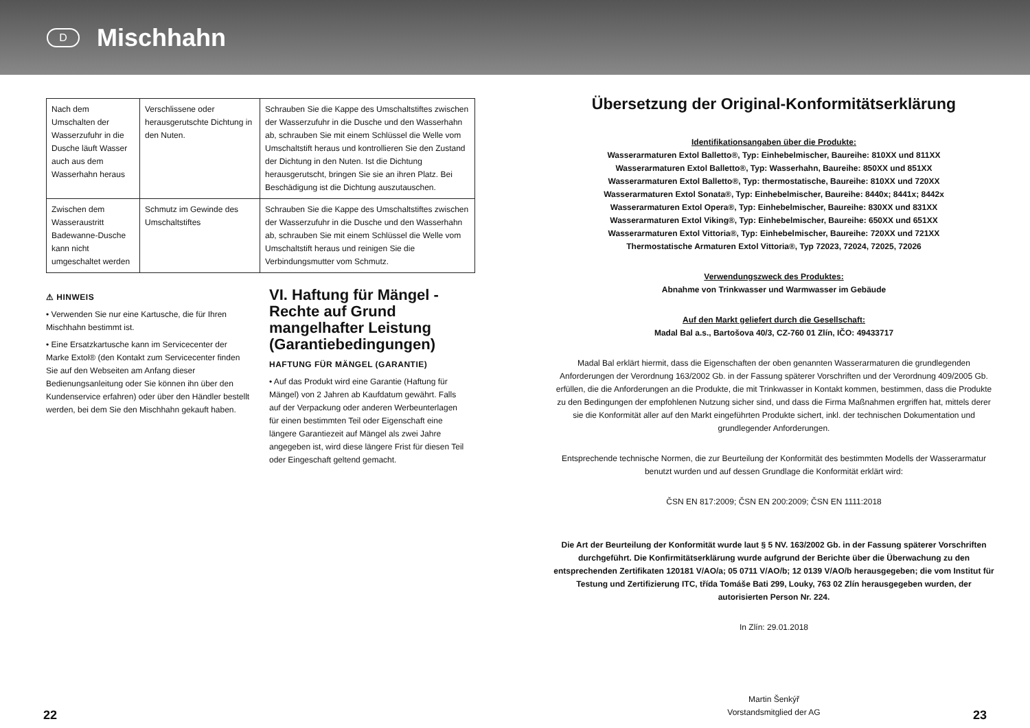D
Mischhahn
| Nach dem Umschalten der Wasserzufuhr in die Dusche läuft Wasser auch aus dem Wasserhahn heraus | Verschlissene oder herausgerutschte Dichtung in den Nuten. | Schrauben Sie die Kappe des Umschaltstiftes zwischen der Wasserzufuhr in die Dusche und den Wasserhahn ab, schrauben Sie mit einem Schlüssel die Welle vom Umschaltstift heraus und kontrollieren Sie den Zustand der Dichtung in den Nuten. Ist die Dichtung herausgerutscht, bringen Sie sie an ihren Platz. Bei Beschädigung ist die Dichtung auszutauschen. |
| Zwischen dem Wasseraustritt Badewanne-Dusche kann nicht umgeschaltet werden | Schmutz im Gewinde des Umschaltstiftes | Schrauben Sie die Kappe des Umschaltstiftes zwischen der Wasserzufuhr in die Dusche und den Wasserhahn ab, schrauben Sie mit einem Schlüssel die Welle vom Umschaltstift heraus und reinigen Sie die Verbindungsmutter vom Schmutz. |
⚠ HINWEIS
• Verwenden Sie nur eine Kartusche, die für Ihren Mischhahn bestimmt ist.
• Eine Ersatzkartusche kann im Servicecenter der Marke Extol® (den Kontakt zum Servicecenter finden Sie auf den Webseiten am Anfang dieser Bedienungsanleitung oder Sie können ihn über den Kundenservice erfahren) oder über den Händler bestellt werden, bei dem Sie den Mischhahn gekauft haben.
VI. Haftung für Mängel - Rechte auf Grund mangelhafter Leistung (Garantiebedingungen)
HAFTUNG FÜR MÄNGEL (GARANTIE)
• Auf das Produkt wird eine Garantie (Haftung für Mängel) von 2 Jahren ab Kaufdatum gewährt. Falls auf der Verpackung oder anderen Werbeunterlagen für einen bestimmten Teil oder Eigenschaft eine längere Garantiezeit auf Mängel als zwei Jahre angegeben ist, wird diese längere Frist für diesen Teil oder Eingeschaft geltend gemacht.
Übersetzung der Original-Konformitätserklärung
Identifikationsangaben über die Produkte:
Wasserarmaturen Extol Balletto®, Typ: Einhebelmischer, Baureihe: 810XX und 811XX
Wasserarmaturen Extol Balletto®, Typ: Wasserhahn, Baureihe: 850XX und 851XX
Wasserarmaturen Extol Balletto®, Typ: thermostatische, Baureihe: 810XX und 720XX
Wasserarmaturen Extol Sonata®, Typ: Einhebelmischer, Baureihe: 8440x; 8441x; 8442x
Wasserarmaturen Extol Opera®, Typ: Einhebelmischer, Baureihe: 830XX und 831XX
Wasserarmaturen Extol Viking®, Typ: Einhebelmischer, Baureihe: 650XX und 651XX
Wasserarmaturen Extol Vittoria®, Typ: Einhebelmischer, Baureihe: 720XX und 721XX
Thermostatische Armaturen Extol Vittoria®, Typ 72023, 72024, 72025, 72026
Verwendungszweck des Produktes:
Abnahme von Trinkwasser und Warmwasser im Gebäude
Auf den Markt geliefert durch die Gesellschaft:
Madal Bal a.s., Bartošova 40/3, CZ-760 01 Zlín, IČO: 49433717
Madal Bal erklärt hiermit, dass die Eigenschaften der oben genannten Wasserarmaturen die grundlegenden Anforderungen der Verordnung 163/2002 Gb. in der Fassung späterer Vorschriften und der Verordnung 409/2005 Gb. erfüllen, die die Anforderungen an die Produkte, die mit Trinkwasser in Kontakt kommen, bestimmen, dass die Produkte zu den Bedingungen der empfohlenen Nutzung sicher sind, und dass die Firma Maßnahmen ergriffen hat, mittels derer sie die Konformität aller auf den Markt eingeführten Produkte sichert, inkl. der technischen Dokumentation und grundlegender Anforderungen.
Entsprechende technische Normen, die zur Beurteilung der Konformität des bestimmten Modells der Wasserarmatur benutzt wurden und auf dessen Grundlage die Konformität erklärt wird:
ČSN EN 817:2009; ČSN EN 200:2009; ČSN EN 1111:2018
Die Art der Beurteilung der Konformität wurde laut § 5 NV. 163/2002 Gb. in der Fassung späterer Vorschriften durchgeführt. Die Konfirmitätserklärung wurde aufgrund der Berichte über die Überwachung zu den entsprechenden Zertifikaten 120181 V/AO/a; 05 0711 V/AO/b; 12 0139 V/AO/b herausgegeben; die vom Institut für Testung und Zertifizierung ITC, třída Tomáše Bati 299, Louky, 763 02 Zlín herausgegeben wurden, der autorisierten Person Nr. 224.
In Zlín: 29.01.2018
Martin Šenkýř
Vorstandsmitglied der AG
22 23